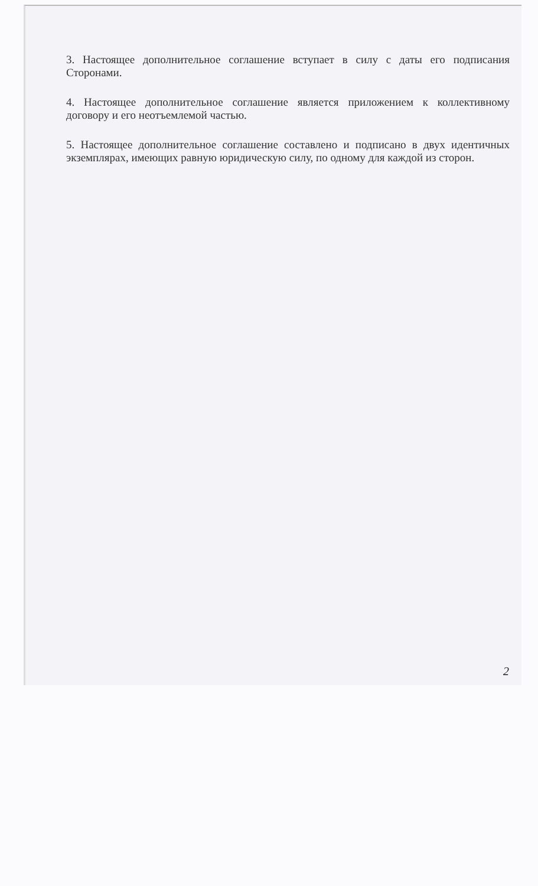3. Настоящее дополнительное соглашение вступает в силу с даты его подписания Сторонами.
4. Настоящее дополнительное соглашение является приложением к коллективному договору и его неотъемлемой частью.
5. Настоящее дополнительное соглашение составлено и подписано в двух идентичных экземплярах, имеющих равную юридическую силу, по одному для каждой из сторон.
2